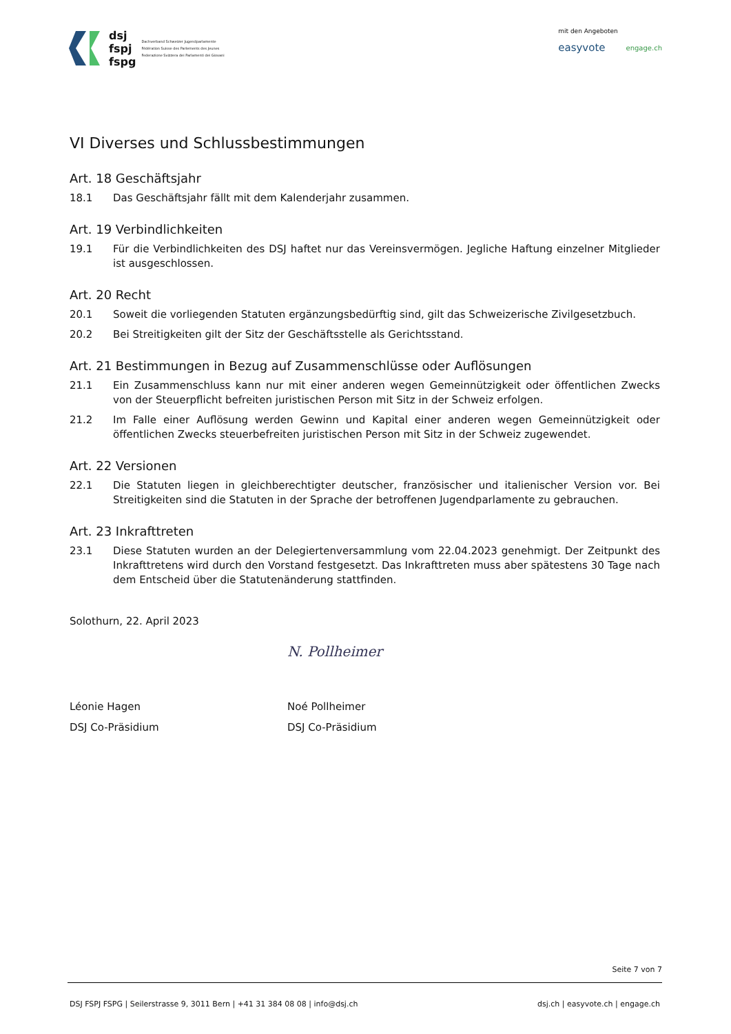dsj
fspj
fspg
Dachverband Schweizer Jugendparlamente
Fédération Suisse des Parlements des Jeunes
Federazione Svizzera dei Parlamenti dei Giovani
mit den Angeboten
easyvote engage.ch
VI Diverses und Schlussbestimmungen
Art. 18 Geschäftsjahr
18.1 Das Geschäftsjahr fällt mit dem Kalenderjahr zusammen.
Art. 19 Verbindlichkeiten
19.1 Für die Verbindlichkeiten des DSJ haftet nur das Vereinsvermögen. Jegliche Haftung einzelner Mitglieder ist ausgeschlossen.
Art. 20 Recht
20.1 Soweit die vorliegenden Statuten ergänzungsbedürftig sind, gilt das Schweizerische Zivilgesetzbuch.
20.2 Bei Streitigkeiten gilt der Sitz der Geschäftsstelle als Gerichtsstand.
Art. 21 Bestimmungen in Bezug auf Zusammenschlüsse oder Auflösungen
21.1 Ein Zusammenschluss kann nur mit einer anderen wegen Gemeinnützigkeit oder öffentlichen Zwecks von der Steuerpflicht befreiten juristischen Person mit Sitz in der Schweiz erfolgen.
21.2 Im Falle einer Auflösung werden Gewinn und Kapital einer anderen wegen Gemeinnützigkeit oder öffentlichen Zwecks steuerbefreiten juristischen Person mit Sitz in der Schweiz zugewendet.
Art. 22 Versionen
22.1 Die Statuten liegen in gleichberechtigter deutscher, französischer und italienischer Version vor. Bei Streitigkeiten sind die Statuten in der Sprache der betroffenen Jugendparlamente zu gebrauchen.
Art. 23 Inkrafttreten
23.1 Diese Statuten wurden an der Delegiertenversammlung vom 22.04.2023 genehmigt. Der Zeitpunkt des Inkrafttretens wird durch den Vorstand festgesetzt. Das Inkrafttreten muss aber spätestens 30 Tage nach dem Entscheid über die Statutenänderung stattfinden.
Solothurn, 22. April 2023
Léonie Hagen
DSJ Co-Präsidium
N. Pollheimer
Noé Pollheimer
DSJ Co-Präsidium
Seite 7 von 7
DSJ FSPJ FSPG | Seilerstrasse 9, 3011 Bern | +41 31 384 08 08 | info@dsj.ch dsj.ch | easyvote.ch | engage.ch